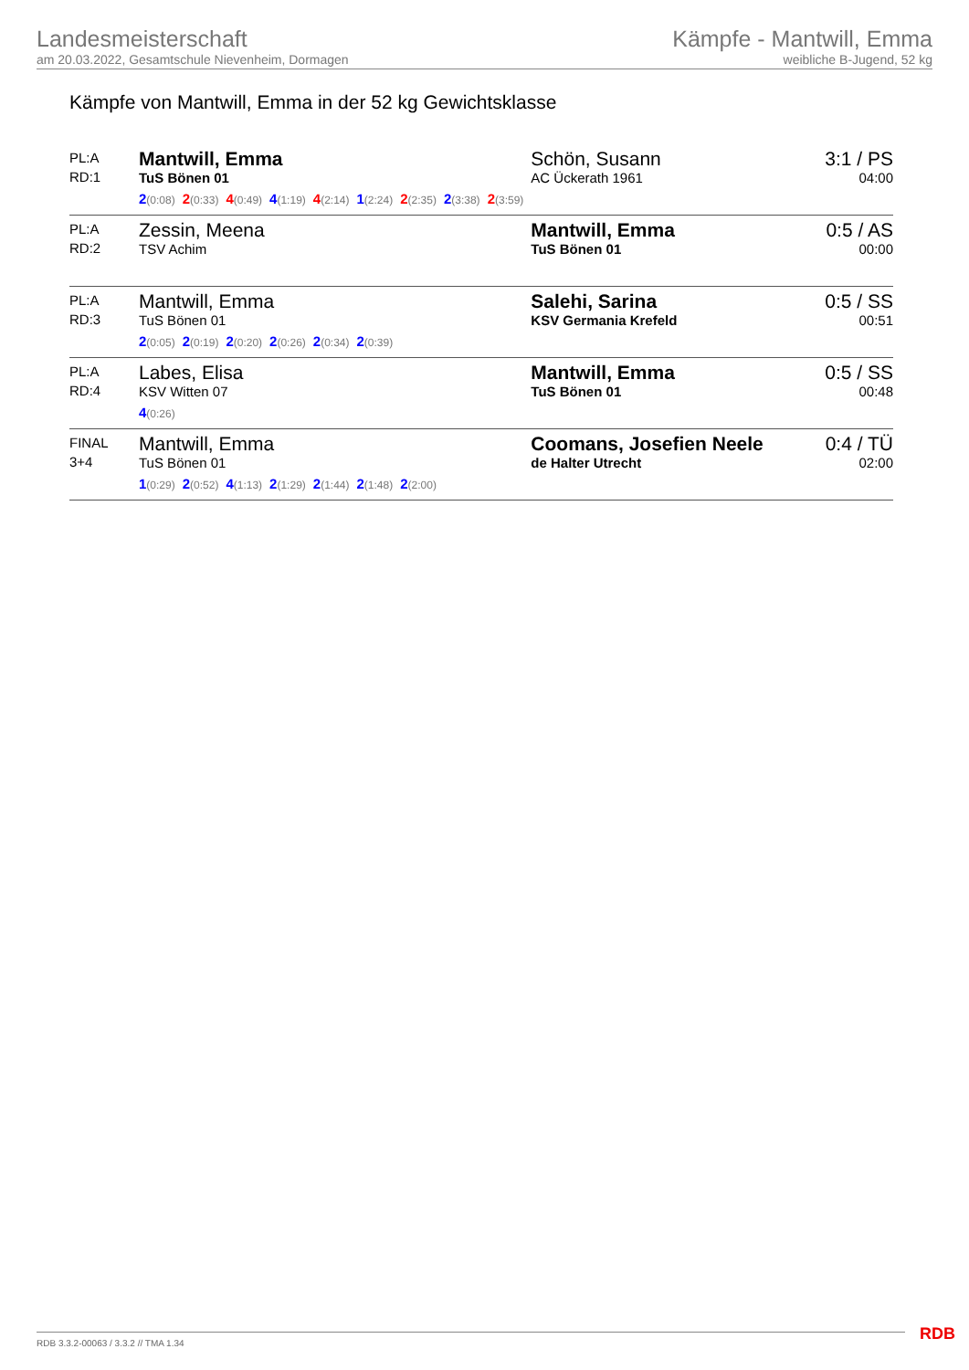Landesmeisterschaft
am 20.03.2022, Gesamtschule Nievenheim, Dormagen
Kämpfe - Mantwill, Emma
weibliche B-Jugend, 52 kg
Kämpfe von Mantwill, Emma in der 52 kg Gewichtsklasse
| PL:A RD:1 | Mantwill, Emma TuS Bönen 01 2 (0:08) 2 (0:33) 4 (0:49) 4 (1:19) 4 (2:14) 1 (2:24) 2 (2:35) 2 (3:38) 2 (3:59) | Schön, Susann AC Ückerath 1961 | 3:1 / PS 04:00 |
| PL:A RD:2 | Zessin, Meena TSV Achim | Mantwill, Emma TuS Bönen 01 | 0:5 / AS 00:00 |
| PL:A RD:3 | Mantwill, Emma TuS Bönen 01 2 (0:05) 2 (0:19) 2 (0:20) 2 (0:26) 2 (0:34) 2 (0:39) | Salehi, Sarina KSV Germania Krefeld | 0:5 / SS 00:51 |
| PL:A RD:4 | Labes, Elisa KSV Witten 07 4 (0:26) | Mantwill, Emma TuS Bönen 01 | 0:5 / SS 00:48 |
| FINAL 3+4 | Mantwill, Emma TuS Bönen 01 1 (0:29) 2 (0:52) 4 (1:13) 2 (1:29) 2 (1:44) 2 (1:48) 2 (2:00) | Coomans, Josefien Neele de Halter Utrecht | 0:4 / TÜ 02:00 |
RDB 3.3.2-00063 / 3.3.2 // TMA 1.34
RDB